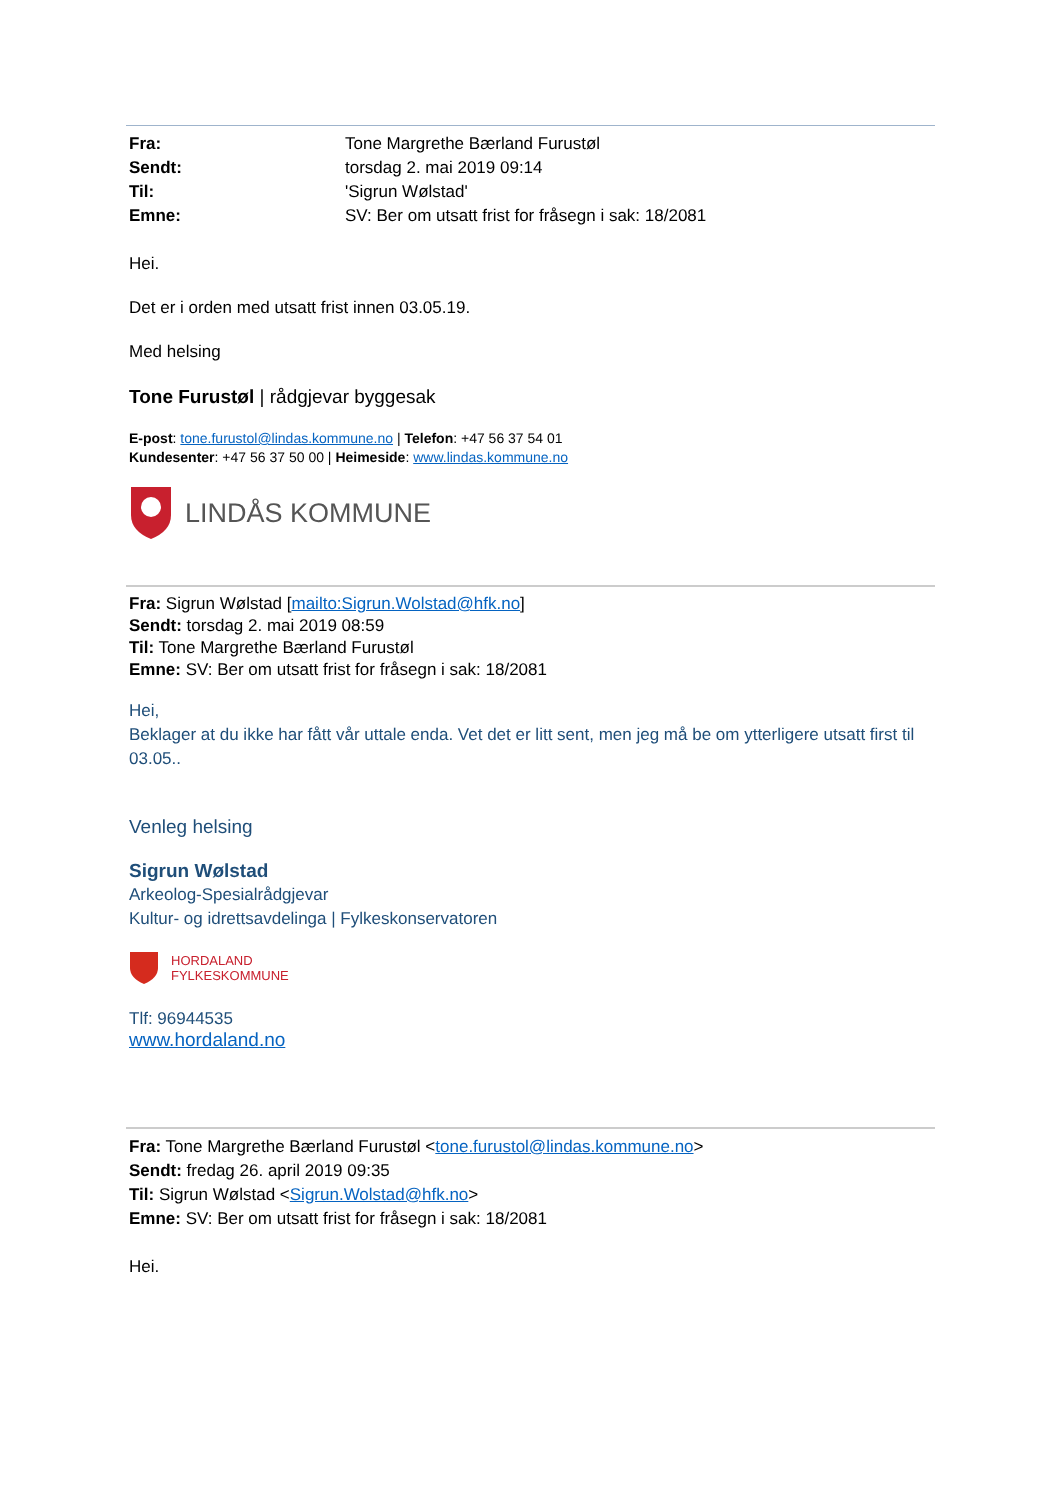| Fra: | Tone Margrethe Bærland Furustøl |
| Sendt: | torsdag 2. mai 2019 09:14 |
| Til: | 'Sigrun Wølstad' |
| Emne: | SV: Ber om utsatt frist for fråsegn i sak: 18/2081 |
Hei.
Det er i orden med utsatt frist innen 03.05.19.
Med helsing
Tone Furustøl | rådgjevar byggesak
E-post: tone.furustol@lindas.kommune.no | Telefon: +47 56 37 54 01
Kundesenter: +47 56 37 50 00 | Heimeside: www.lindas.kommune.no
LINDÅS KOMMUNE
Fra: Sigrun Wølstad [mailto:Sigrun.Wolstad@hfk.no]
Sendt: torsdag 2. mai 2019 08:59
Til: Tone Margrethe Bærland Furustøl
Emne: SV: Ber om utsatt frist for fråsegn i sak: 18/2081
Hei,
Beklager at du ikke har fått vår uttale enda. Vet det er litt sent, men jeg må be om ytterligere utsatt first til 03.05..
Venleg helsing
Sigrun Wølstad
Arkeolog-Spesialrådgjevar
Kultur- og idrettsavdelinga | Fylkeskonservatoren
HORDALAND
FYLKESKOMMUNE
Tlf: 96944535
www.hordaland.no
Fra: Tone Margrethe Bærland Furustøl <tone.furustol@lindas.kommune.no>
Sendt: fredag 26. april 2019 09:35
Til: Sigrun Wølstad <Sigrun.Wolstad@hfk.no>
Emne: SV: Ber om utsatt frist for fråsegn i sak: 18/2081
Hei.